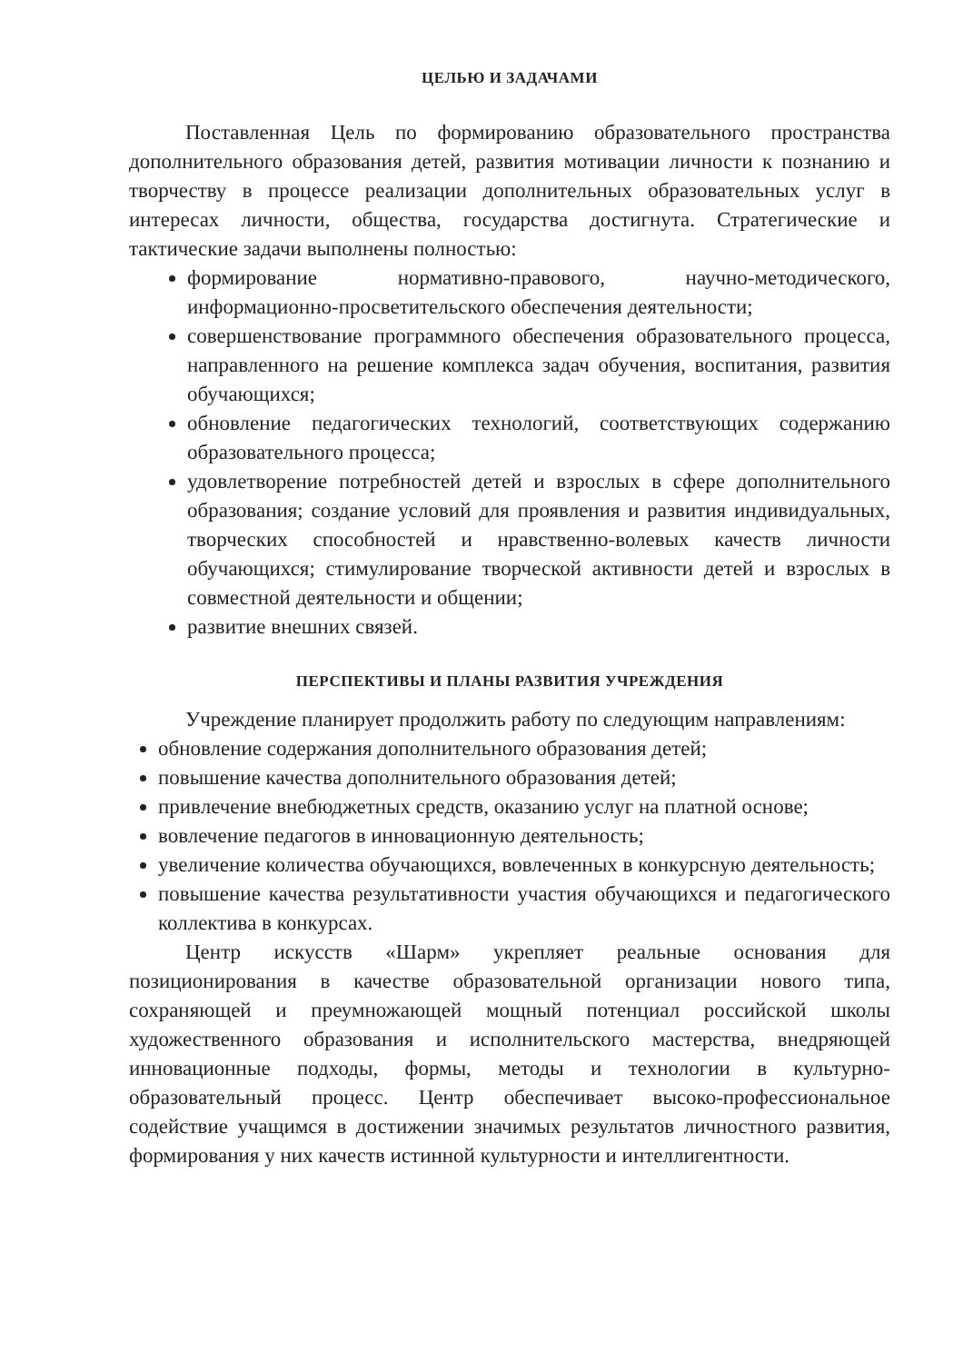ЦЕЛЬЮ И ЗАДАЧАМИ
Поставленная Цель по формированию образовательного пространства дополнительного образования детей, развития мотивации личности к познанию и творчеству в процессе реализации дополнительных образовательных услуг в интересах личности, общества, государства достигнута. Стратегические и тактические задачи выполнены полностью:
формирование нормативно-правового, научно-методического, информационно-просветительского обеспечения деятельности;
совершенствование программного обеспечения образовательного процесса, направленного на решение комплекса задач обучения, воспитания, развития обучающихся;
обновление педагогических технологий, соответствующих содержанию образовательного процесса;
удовлетворение потребностей детей и взрослых в сфере дополнительного образования; создание условий для проявления и развития индивидуальных, творческих способностей и нравственно-волевых качеств личности обучающихся; стимулирование творческой активности детей и взрослых в совместной деятельности и общении;
развитие внешних связей.
ПЕРСПЕКТИВЫ И ПЛАНЫ РАЗВИТИЯ УЧРЕЖДЕНИЯ
Учреждение планирует продолжить работу по следующим направлениям:
обновление содержания дополнительного образования детей;
повышение качества дополнительного образования детей;
привлечение внебюджетных средств, оказанию услуг на платной основе;
вовлечение педагогов в инновационную деятельность;
увеличение количества обучающихся, вовлеченных в конкурсную деятельность;
повышение качества результативности участия обучающихся и педагогического коллектива в конкурсах.
Центр искусств «Шарм» укрепляет реальные основания для позиционирования в качестве образовательной организации нового типа, сохраняющей и преумножающей мощный потенциал российской школы художественного образования и исполнительского мастерства, внедряющей инновационные подходы, формы, методы и технологии в культурно-образовательный процесс. Центр обеспечивает высоко-профессиональное содействие учащимся в достижении значимых результатов личностного развития, формирования у них качеств истинной культурности и интеллигентности.